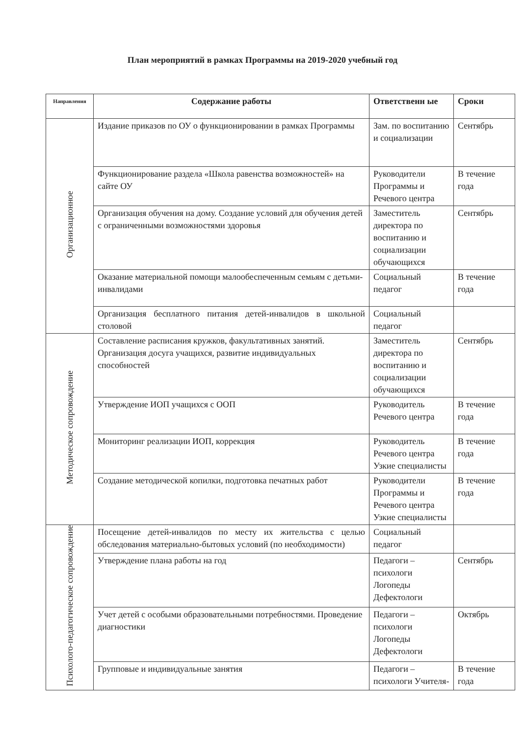План мероприятий в рамках Программы на 2019-2020 учебный год
| Направления | Содержание работы | Ответственн ые | Сроки |
| --- | --- | --- | --- |
| Организационное | Издание приказов по ОУ о функционировании в рамках Программы | Зам. по воспитанию и социализации | Сентябрь |
| | Функционирование раздела «Школа равенства возможностей» на сайте ОУ | Руководители Программы и Речевого центра | В течение года |
| | Организация обучения на дому. Создание условий для обучения детей с ограниченными возможностями здоровья | Заместитель директора по воспитанию и социализации обучающихся | Сентябрь |
| | Оказание материальной помощи малообеспеченным семьям с детьми-инвалидами | Социальный педагог | В течение года |
| | Организация бесплатного питания детей-инвалидов в школьной столовой | Социальный педагог | |
| Методическое сопровождение | Составление расписания кружков, факультативных занятий. Организация досуга учащихся, развитие индивидуальных способностей | Заместитель директора по воспитанию и социализации обучающихся | Сентябрь |
| | Утверждение ИОП учащихся с ООП | Руководитель Речевого центра | В течение года |
| | Мониторинг реализации ИОП, коррекция | Руководитель Речевого центра Узкие специалисты | В течение года |
| | Создание методической копилки, подготовка печатных работ | Руководители Программы и Речевого центра Узкие специалисты | В течение года |
| Психолого-педагогическое сопровождение | Посещение детей-инвалидов по месту их жительства с целью обследования материально-бытовых условий (по необходимости) | Социальный педагог | |
| | Утверждение плана работы на год | Педагоги – психологи Логопеды Дефектологи | Сентябрь |
| | Учет детей с особыми образовательными потребностями. Проведение диагностики | Педагоги – психологи Логопеды Дефектологи | Октябрь |
| | Групповые и индивидуальные занятия | Педагоги – психологи Учителя- | В течение года |